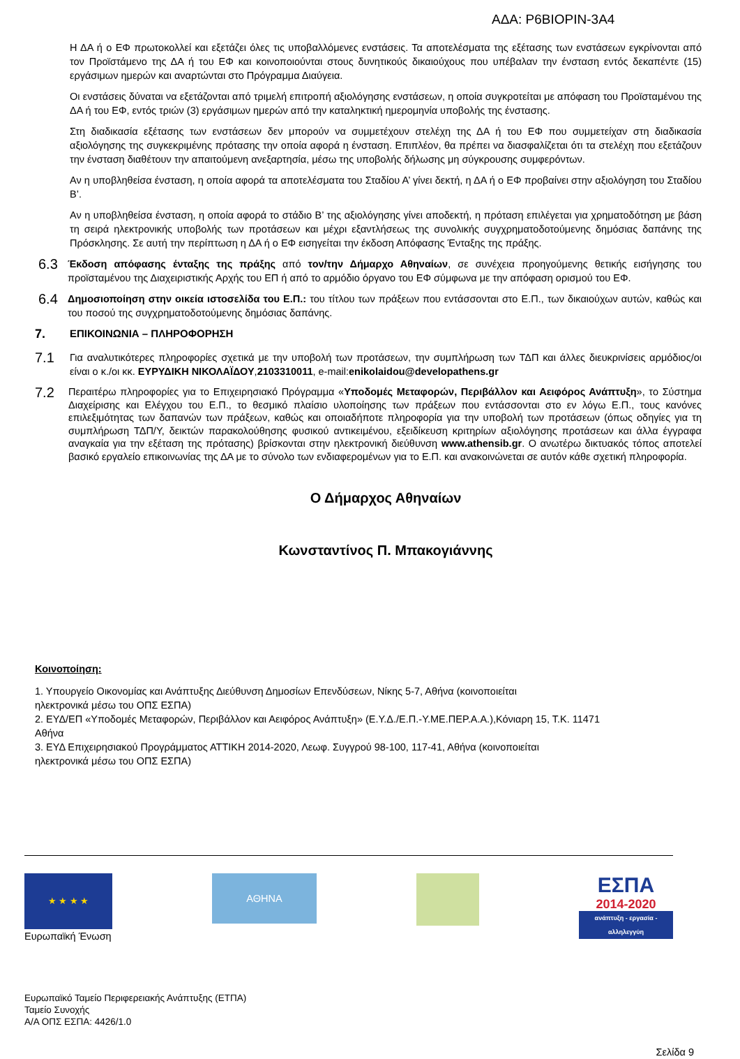ΑΔΑ: Ρ6ΒΙΟΡΙΝ-3Α4
Η ΔΑ ή ο ΕΦ πρωτοκολλεί και εξετάζει όλες τις υποβαλλόμενες ενστάσεις. Τα αποτελέσματα της εξέτασης των ενστάσεων εγκρίνονται από τον Προϊστάμενο της ΔΑ ή του ΕΦ και κοινοποιούνται στους δυνητικούς δικαιούχους που υπέβαλαν την ένσταση εντός δεκαπέντε (15) εργάσιμων ημερών και αναρτώνται στο Πρόγραμμα Διαύγεια.
Οι ενστάσεις δύναται να εξετάζονται από τριμελή επιτροπή αξιολόγησης ενστάσεων, η οποία συγκροτείται με απόφαση του Προϊσταμένου της ΔΑ ή του ΕΦ, εντός τριών (3) εργάσιμων ημερών από την καταληκτική ημερομηνία υποβολής της ένστασης.
Στη διαδικασία εξέτασης των ενστάσεων δεν μπορούν να συμμετέχουν στελέχη της ΔΑ ή του ΕΦ που συμμετείχαν στη διαδικασία αξιολόγησης της συγκεκριμένης πρότασης την οποία αφορά η ένσταση. Επιπλέον, θα πρέπει να διασφαλίζεται ότι τα στελέχη που εξετάζουν την ένσταση διαθέτουν την απαιτούμενη ανεξαρτησία, μέσω της υποβολής δήλωσης μη σύγκρουσης συμφερόντων.
Αν η υποβληθείσα ένσταση, η οποία αφορά τα αποτελέσματα του Σταδίου Α’ γίνει δεκτή, η ΔΑ ή ο ΕΦ προβαίνει στην αξιολόγηση του Σταδίου Β’.
Αν η υποβληθείσα ένσταση, η οποία αφορά το στάδιο Β’ της αξιολόγησης γίνει αποδεκτή, η πρόταση επιλέγεται για χρηματοδότηση με βάση τη σειρά ηλεκτρονικής υποβολής των προτάσεων και μέχρι εξαντλήσεως της συνολικής συγχρηματοδοτούμενης δημόσιας δαπάνης της Πρόσκλησης. Σε αυτή την περίπτωση η ΔΑ ή ο ΕΦ εισηγείται την έκδοση Απόφασης Ένταξης της πράξης.
6.3 Έκδοση απόφασης ένταξης της πράξης από τον/την Δήμαρχο Αθηναίων, σε συνέχεια προηγούμενης θετικής εισήγησης του προϊσταμένου της Διαχειριστικής Αρχής του ΕΠ ή από το αρμόδιο όργανο του ΕΦ σύμφωνα με την απόφαση ορισμού του ΕΦ.
6.4 Δημοσιοποίηση στην οικεία ιστοσελίδα του Ε.Π.: του τίτλου των πράξεων που εντάσσονται στο Ε.Π., των δικαιούχων αυτών, καθώς και του ποσού της συγχρηματοδοτούμενης δημόσιας δαπάνης.
7. ΕΠΙΚΟΙΝΩΝΙΑ – ΠΛΗΡΟΦΟΡΗΣΗ
7.1 Για αναλυτικότερες πληροφορίες σχετικά με την υποβολή των προτάσεων, την συμπλήρωση των ΤΔΠ και άλλες διευκρινίσεις αρμόδιος/οι είναι ο κ./οι κκ. ΕΥΡΥΔΙΚΗ ΝΙΚΟΛΑΪΔΟΥ,2103310011, e-mail:enikolaidou@developathens.gr
7.2 Περαιτέρω πληροφορίες για το Επιχειρησιακό Πρόγραμμα «Υποδομές Μεταφορών, Περιβάλλον και Αειφόρος Ανάπτυξη», το Σύστημα Διαχείρισης και Ελέγχου του Ε.Π., το θεσμικό πλαίσιο υλοποίησης των πράξεων που εντάσσονται στο εν λόγω Ε.Π., τους κανόνες επιλεξιμότητας των δαπανών των πράξεων, καθώς και οποιαδήποτε πληροφορία για την υποβολή των προτάσεων (όπως οδηγίες για τη συμπλήρωση ΤΔΠ/Υ, δεικτών παρακολούθησης φυσικού αντικειμένου, εξειδίκευση κριτηρίων αξιολόγησης προτάσεων και άλλα έγγραφα αναγκαία για την εξέταση της πρότασης) βρίσκονται στην ηλεκτρονική διεύθυνση www.athensib.gr. Ο ανωτέρω δικτυακός τόπος αποτελεί βασικό εργαλείο επικοινωνίας της ΔΑ με το σύνολο των ενδιαφερομένων για το Ε.Π. και ανακοινώνεται σε αυτόν κάθε σχετική πληροφορία.
Ο Δήμαρχος Αθηναίων
Κωνσταντίνος Π. Μπακογιάννης
Κοινοποίηση:
1. Υπουργείο Οικονομίας και Ανάπτυξης Διεύθυνση Δημοσίων Επενδύσεων, Νίκης 5-7, Αθήνα (κοινοποιείται
ηλεκτρονικά μέσω του ΟΠΣ ΕΣΠΑ)
2. ΕΥΔ/ΕΠ «Υποδομές Μεταφορών, Περιβάλλον και Αειφόρος Ανάπτυξη» (Ε.Υ.Δ./Ε.Π.-Υ.ΜΕ.ΠΕΡ.Α.Α.),Κόνιαρη 15, Τ.Κ. 11471
Αθήνα
3. ΕΥΔ Επιχειρησιακού Προγράμματος ΑΤΤΙΚΗ 2014-2020, Λεωφ. Συγγρού 98-100, 117-41, Αθήνα (κοινοποιείται
ηλεκτρονικά μέσω του ΟΠΣ ΕΣΠΑ)
★ ★ ★ ★
Ευρωπαϊκή Ένωση
ΑΘΗΝΑ
ΕΣΠΑ
2014-2020
ανάπτυξη - εργασία - αλληλεγγύη
Ευρωπαϊκό Ταμείο Περιφερειακής Ανάπτυξης (ΕΤΠΑ)
Ταμείο Συνοχής
Α/Α ΟΠΣ ΕΣΠΑ: 4426/1.0
Σελίδα 9